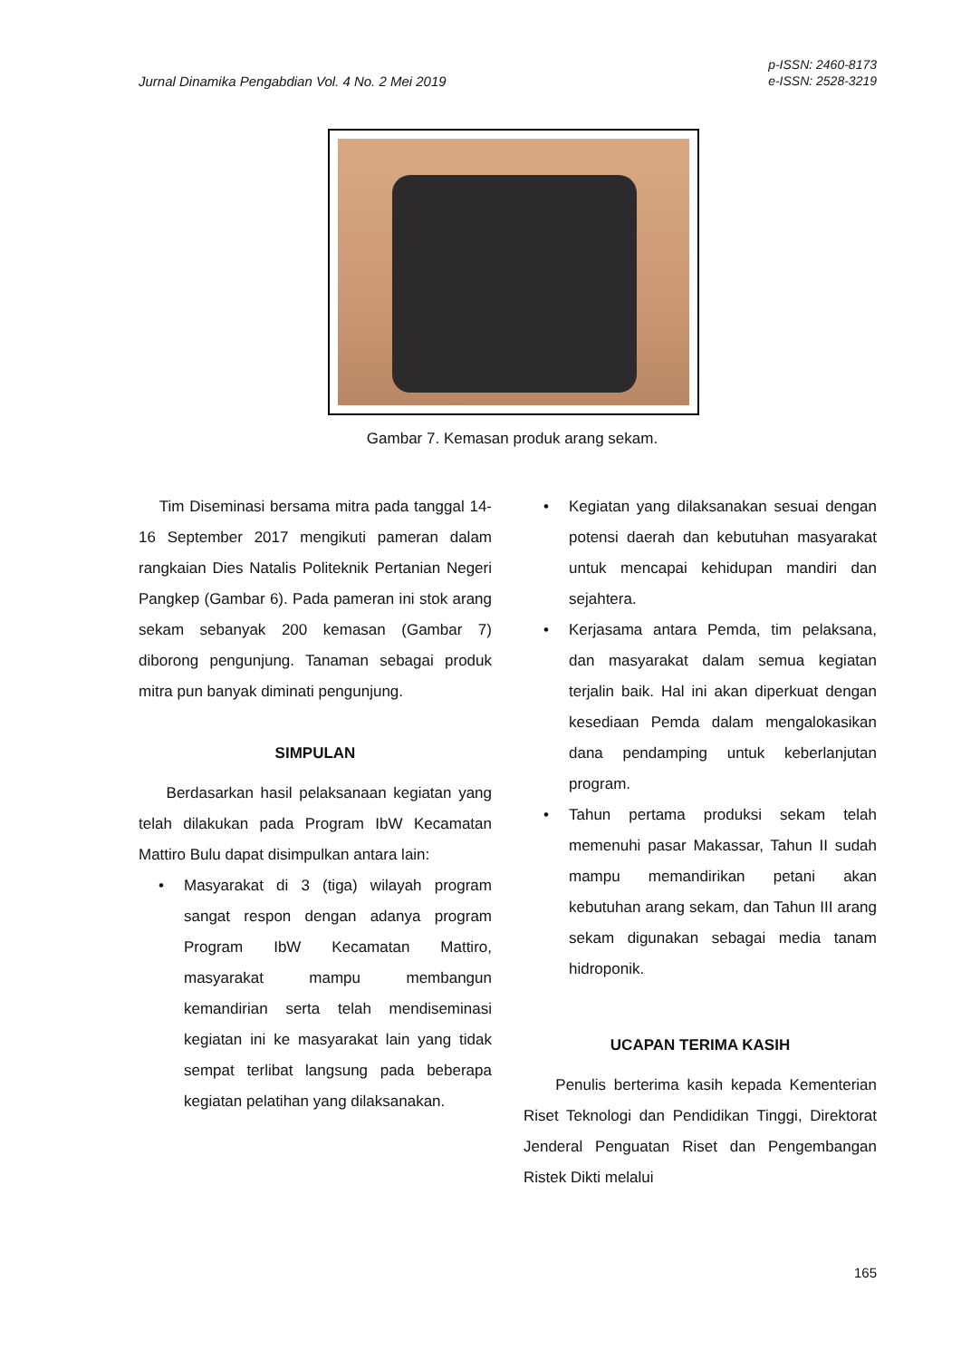Jurnal Dinamika Pengabdian Vol. 4 No. 2 Mei 2019
p-ISSN: 2460-8173
e-ISSN: 2528-3219
Gambar 7. Kemasan produk arang sekam.
Tim Diseminasi bersama mitra pada tanggal 14-16 September 2017 mengikuti pameran dalam rangkaian Dies Natalis Politeknik Pertanian Negeri Pangkep (Gambar 6). Pada pameran ini stok arang sekam sebanyak 200 kemasan (Gambar 7) diborong pengunjung. Tanaman sebagai produk mitra pun banyak diminati pengunjung.
SIMPULAN
Berdasarkan hasil pelaksanaan kegiatan yang telah dilakukan pada Program IbW Kecamatan Mattiro Bulu dapat disimpulkan antara lain:
• Masyarakat di 3 (tiga) wilayah program sangat respon dengan adanya program Program IbW Kecamatan Mattiro, masyarakat mampu membangun kemandirian serta telah mendiseminasi kegiatan ini ke masyarakat lain yang tidak sempat terlibat langsung pada beberapa kegiatan pelatihan yang dilaksanakan.
• Kegiatan yang dilaksanakan sesuai dengan potensi daerah dan kebutuhan masyarakat untuk mencapai kehidupan mandiri dan sejahtera.
• Kerjasama antara Pemda, tim pelaksana, dan masyarakat dalam semua kegiatan terjalin baik. Hal ini akan diperkuat dengan kesediaan Pemda dalam mengalokasikan dana pendamping untuk keberlanjutan program.
• Tahun pertama produksi sekam telah memenuhi pasar Makassar, Tahun II sudah mampu memandirikan petani akan kebutuhan arang sekam, dan Tahun III arang sekam digunakan sebagai media tanam hidroponik.
UCAPAN TERIMA KASIH
Penulis berterima kasih kepada Kementerian Riset Teknologi dan Pendidikan Tinggi, Direktorat Jenderal Penguatan Riset dan Pengembangan Ristek Dikti melalui
165